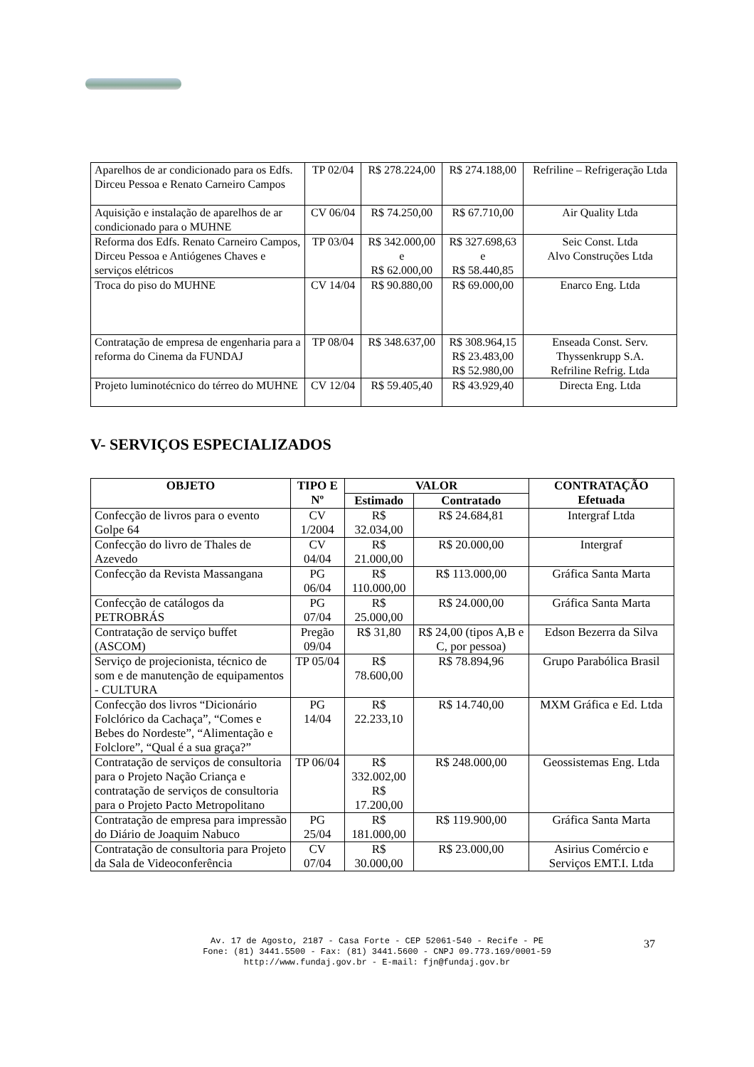| Aparelhos de ar condicionado para os Edfs. Dirceu Pessoa e Renato Carneiro Campos | TP 02/04 | R$ 278.224,00 | R$ 274.188,00 | Refriline – Refrigeração Ltda |
| Aquisição e instalação de aparelhos de ar condicionado para o MUHNE | CV 06/04 | R$ 74.250,00 | R$ 67.710,00 | Air Quality Ltda |
| Reforma dos Edfs. Renato Carneiro Campos, Dirceu Pessoa e Antiógenes Chaves e serviços elétricos | TP 03/04 | R$ 342.000,00 e R$ 62.000,00 | R$ 327.698,63 e R$ 58.440,85 | Seic Const. Ltda Alvo Construções Ltda |
| Troca do piso do MUHNE | CV 14/04 | R$ 90.880,00 | R$ 69.000,00 | Enarco Eng. Ltda |
| Contratação de empresa de engenharia para a reforma do Cinema da FUNDAJ | TP 08/04 | R$ 348.637,00 | R$ 308.964,15 R$ 23.483,00 R$ 52.980,00 | Enseada Const. Serv. Thyssenkrupp S.A. Refriline Refrig. Ltda |
| Projeto luminotécnico do térreo do MUHNE | CV 12/04 | R$ 59.405,40 | R$ 43.929,40 | Directa Eng. Ltda |
V- SERVIÇOS ESPECIALIZADOS
| OBJETO | TIPO E Nº | VALOR | | CONTRATAÇÃO Efetuada |
| --- | --- | --- | --- | --- |
| | | Estimado | Contratado | |
| Confecção de livros para o evento Golpe 64 | CV 1/2004 | R$ 32.034,00 | R$ 24.684,81 | Intergraf Ltda |
| Confecção do livro de Thales de Azevedo | CV 04/04 | R$ 21.000,00 | R$ 20.000,00 | Intergraf |
| Confecção da Revista Massangana | PG 06/04 | R$ 110.000,00 | R$ 113.000,00 | Gráfica Santa Marta |
| Confecção de catálogos da PETROBRÁS | PG 07/04 | R$ 25.000,00 | R$ 24.000,00 | Gráfica Santa Marta |
| Contratação de serviço buffet (ASCOM) | Pregão 09/04 | R$ 31,80 | R$ 24,00 (tipos A,B e C, por pessoa) | Edson Bezerra da Silva |
| Serviço de projecionista, técnico de som e de manutenção de equipamentos - CULTURA | TP 05/04 | R$ 78.600,00 | R$ 78.894,96 | Grupo Parabólica Brasil |
| Confecção dos livros “Dicionário Folclórico da Cachaça”, “Comes e Bebes do Nordeste”, “Alimentação e Folclore”, “Qual é a sua graça?” | PG 14/04 | R$ 22.233,10 | R$ 14.740,00 | MXM Gráfica e Ed. Ltda |
| Contratação de serviços de consultoria para o Projeto Nação Criança e contratação de serviços de consultoria para o Projeto Pacto Metropolitano | TP 06/04 | R$ 332.002,00 R$ 17.200,00 | R$ 248.000,00 | Geossistemas Eng. Ltda |
| Contratação de empresa para impressão do Diário de Joaquim Nabuco | PG 25/04 | R$ 181.000,00 | R$ 119.900,00 | Gráfica Santa Marta |
| Contratação de consultoria para Projeto da Sala de Videoconferência | CV 07/04 | R$ 30.000,00 | R$ 23.000,00 | Asirius Comércio e Serviços EMT.I. Ltda |
Av. 17 de Agosto, 2187 - Casa Forte - CEP 52061-540 - Recife - PE
Fone: (81) 3441.5500 - Fax: (81) 3441.5600 - CNPJ 09.773.169/0001-59
http://www.fundaj.gov.br - E-mail: fjn@fundaj.gov.br
37